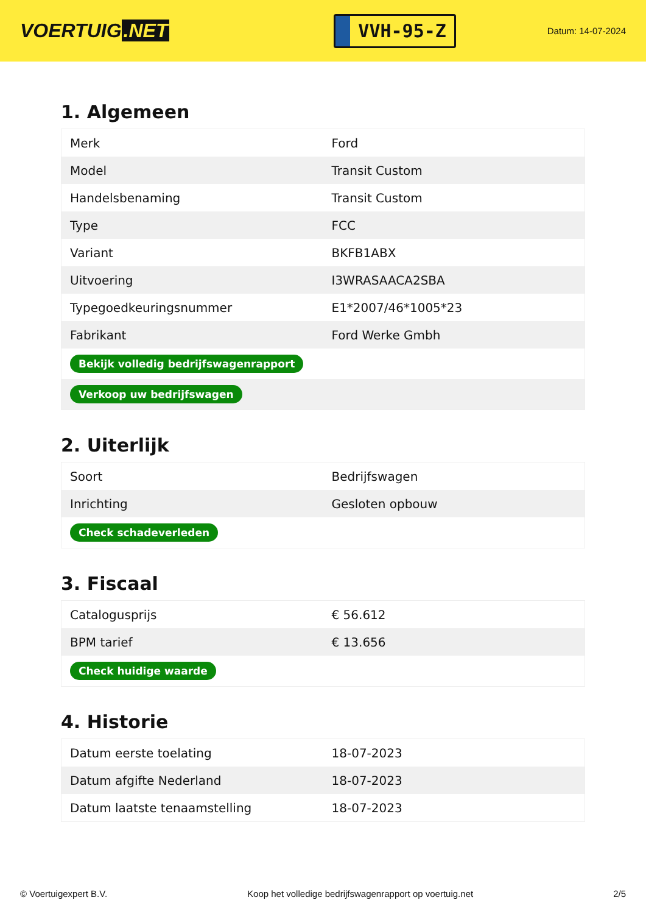VOERTUIG.NET
VVH-95-Z
Datum: 14-07-2024
1. Algemeen
| Merk | Ford |
| Model | Transit Custom |
| Handelsbenaming | Transit Custom |
| Type | FCC |
| Variant | BKFB1ABX |
| Uitvoering | I3WRASAACA2SBA |
| Typegoedkeuringsnummer | E1*2007/46*1005*23 |
| Fabrikant | Ford Werke Gmbh |
| Bekijk volledig bedrijfswagenrapport | |
| Verkoop uw bedrijfswagen | |
2. Uiterlijk
| Soort | Bedrijfswagen |
| Inrichting | Gesloten opbouw |
| Check schadeverleden | |
3. Fiscaal
| Catalogusprijs | € 56.612 |
| BPM tarief | € 13.656 |
| Check huidige waarde | |
4. Historie
| Datum eerste toelating | 18-07-2023 |
| Datum afgifte Nederland | 18-07-2023 |
| Datum laatste tenaamstelling | 18-07-2023 |
© Voertuigexpert B.V. Koop het volledige bedrijfswagenrapport op voertuig.net 2/5